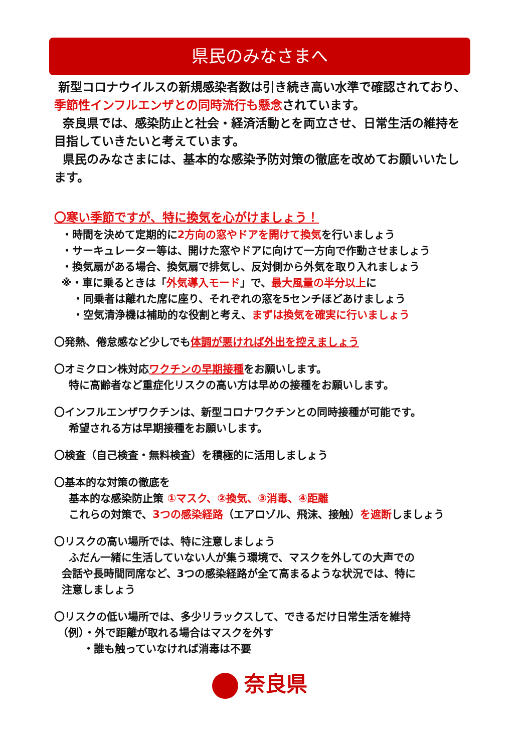県民のみなさまへ
新型コロナウイルスの新規感染者数は引き続き高い水準で確認されており、季節性インフルエンザとの同時流行も懸念されています。
奈良県では、感染防止と社会・経済活動とを両立させ、日常生活の維持を目指していきたいと考えています。
県民のみなさまには、基本的な感染予防対策の徹底を改めてお願いいたします。
〇寒い季節ですが、特に換気を心がけましょう！
・時間を決めて定期的に2方向の窓やドアを開けて換気を行いましょう
・サーキュレーター等は、開けた窓やドアに向けて一方向で作動させましょう
・換気扇がある場合、換気扇で排気し、反対側から外気を取り入れましょう
※・車に乗るときは「外気導入モード」で、最大風量の半分以上に
・同乗者は離れた席に座り、それぞれの窓を5センチほどあけましょう
・空気清浄機は補助的な役割と考え、まずは換気を確実に行いましょう
〇発熱、倦怠感など少しでも体調が悪ければ外出を控えましょう
〇オミクロン株対応ワクチンの早期接種をお願いします。
特に高齢者など重症化リスクの高い方は早めの接種をお願いします。
〇インフルエンザワクチンは、新型コロナワクチンとの同時接種が可能です。
希望される方は早期接種をお願いします。
〇検査（自己検査・無料検査）を積極的に活用しましょう
〇基本的な対策の徹底を
基本的な感染防止策 ①マスク、②換気、③消毒、④距離
これらの対策で、3つの感染経路（エアロゾル、飛沫、接触）を遮断しましょう
〇リスクの高い場所では、特に注意しましょう
ふだん一緒に生活していない人が集う環境で、マスクを外しての大声での
会話や長時間同席など、3つの感染経路が全て高まるような状況では、特に
注意しましょう
〇リスクの低い場所では、多少リラックスして、できるだけ日常生活を維持
（例）・外で距離が取れる場合はマスクを外す
・誰も触っていなければ消毒は不要
奈良県